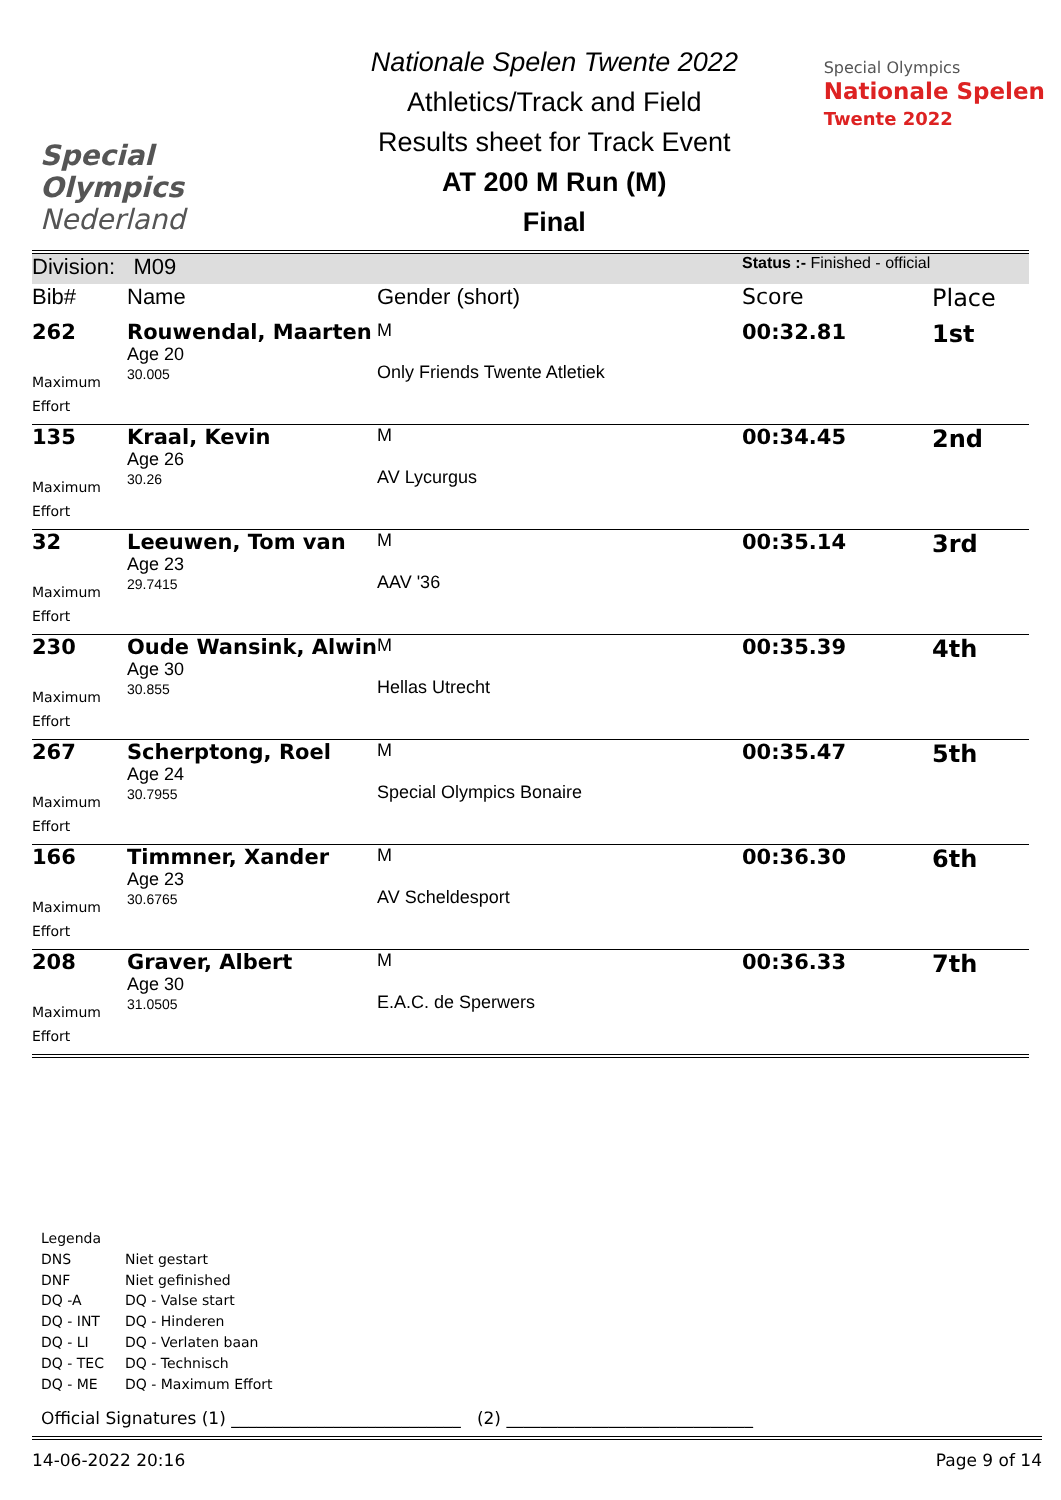Special
Olympics
Nederland
Nationale Spelen Twente 2022
Athletics/Track and Field
Results sheet for Track Event
AT 200 M Run (M)
Final
Special Olympics
Nationale Spelen
Twente 2022
| Division: M09 | | | Status :- Finished - official | |
| Bib# | Name | Gender (short) | Score | Place |
| 262 Maximum Effort | Rouwendal, Maarten Age 20 30.005 | M Only Friends Twente Atletiek | 00:32.81 | 1st |
| 135 Maximum Effort | Kraal, Kevin Age 26 30.26 | M AV Lycurgus | 00:34.45 | 2nd |
| 32 Maximum Effort | Leeuwen, Tom van Age 23 29.7415 | M AAV '36 | 00:35.14 | 3rd |
| 230 Maximum Effort | Oude Wansink, Alwin Age 30 30.855 | M Hellas Utrecht | 00:35.39 | 4th |
| 267 Maximum Effort | Scherptong, Roel Age 24 30.7955 | M Special Olympics Bonaire | 00:35.47 | 5th |
| 166 Maximum Effort | Timmner, Xander Age 23 30.6765 | M AV Scheldesport | 00:36.30 | 6th |
| 208 Maximum Effort | Graver, Albert Age 30 31.0505 | M E.A.C. de Sperwers | 00:36.33 | 7th |
Legenda
DNS Niet gestart
DNF Niet gefinished
DQ -A DQ - Valse start
DQ - INT DQ - Hinderen
DQ - LI DQ - Verlaten baan
DQ - TEC DQ - Technisch
DQ - ME DQ - Maximum Effort
Official Signatures (1) ___________________________ (2) _____________________________
14-06-2022 20:16 Page 9 of 14